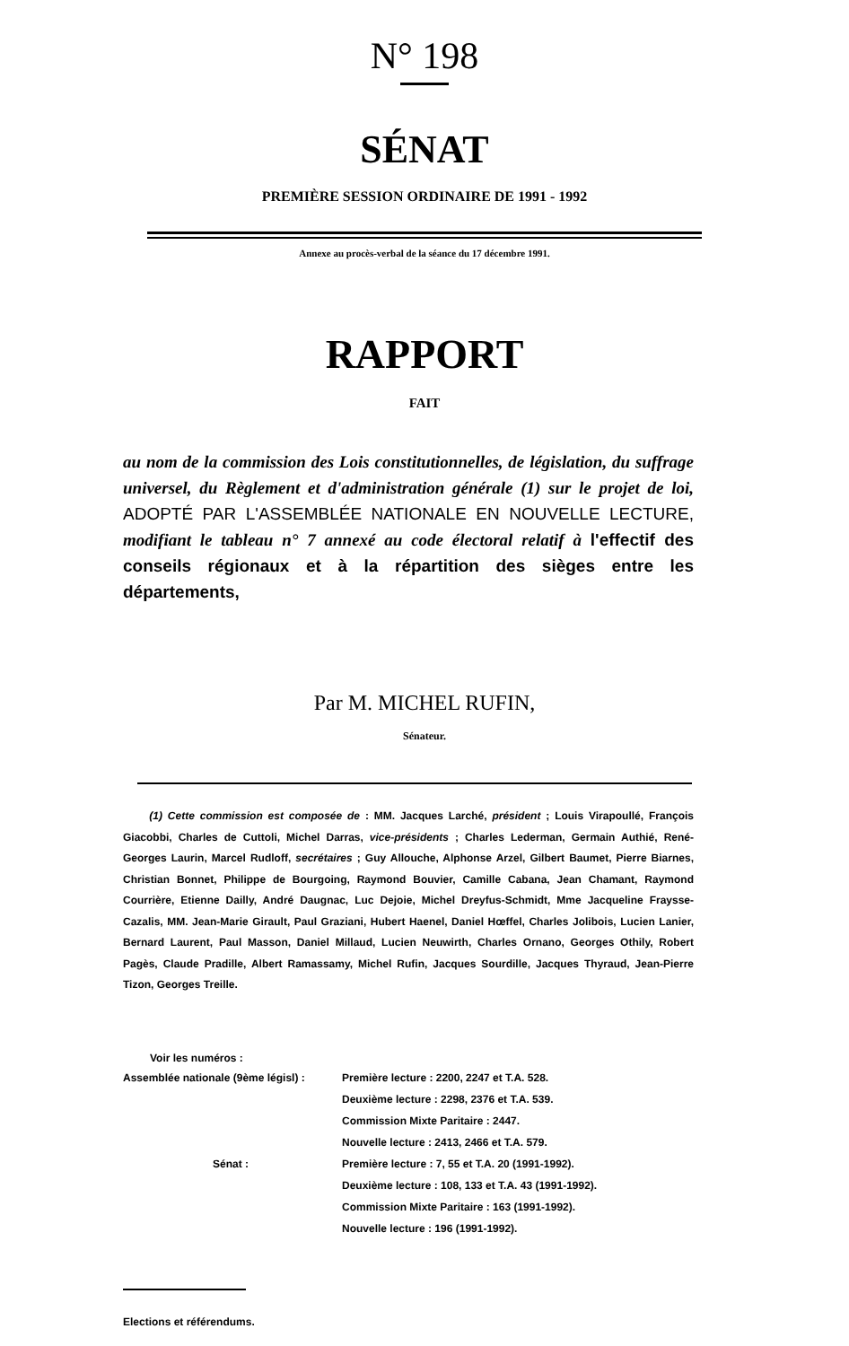N° 198
SÉNAT
PREMIÈRE SESSION ORDINAIRE DE 1991 - 1992
Annexe au procès-verbal de la séance du 17 décembre 1991.
RAPPORT
FAIT
au nom de la commission des Lois constitutionnelles, de législation, du suffrage universel, du Règlement et d'administration générale (1) sur le projet de loi, ADOPTÉ PAR L'ASSEMBLÉE NATIONALE EN NOUVELLE LECTURE, modifiant le tableau n° 7 annexé au code électoral relatif à l'effectif des conseils régionaux et à la répartition des sièges entre les départements,
Par M. MICHEL RUFIN,
Sénateur.
(1) Cette commission est composée de : MM. Jacques Larché, président ; Louis Virapoullé, François Giacobbi, Charles de Cuttoli, Michel Darras, vice-présidents ; Charles Lederman, Germain Authié, René-Georges Laurin, Marcel Rudloff, secrétaires ; Guy Allouche, Alphonse Arzel, Gilbert Baumet, Pierre Biarnes, Christian Bonnet, Philippe de Bourgoing, Raymond Bouvier, Camille Cabana, Jean Chamant, Raymond Courrière, Etienne Dailly, André Daugnac, Luc Dejoie, Michel Dreyfus-Schmidt, Mme Jacqueline Fraysse-Cazalis, MM. Jean-Marie Girault, Paul Graziani, Hubert Haenel, Daniel Hœffel, Charles Jolibois, Lucien Lanier, Bernard Laurent, Paul Masson, Daniel Millaud, Lucien Neuwirth, Charles Ornano, Georges Othily, Robert Pagès, Claude Pradille, Albert Ramassamy, Michel Rufin, Jacques Sourdille, Jacques Thyraud, Jean-Pierre Tizon, Georges Treille.
Voir les numéros :
| Assemblée nationale (9ème législ) : | Première lecture : 2200, 2247 et T.A. 528. |
| | Deuxième lecture : 2298, 2376 et T.A. 539. |
| | Commission Mixte Paritaire : 2447. |
| | Nouvelle lecture : 2413, 2466 et T.A. 579. |
| Sénat : | Première lecture : 7, 55 et T.A. 20 (1991-1992). |
| | Deuxième lecture : 108, 133 et T.A. 43 (1991-1992). |
| | Commission Mixte Paritaire : 163 (1991-1992). |
| | Nouvelle lecture : 196 (1991-1992). |
Elections et référendums.